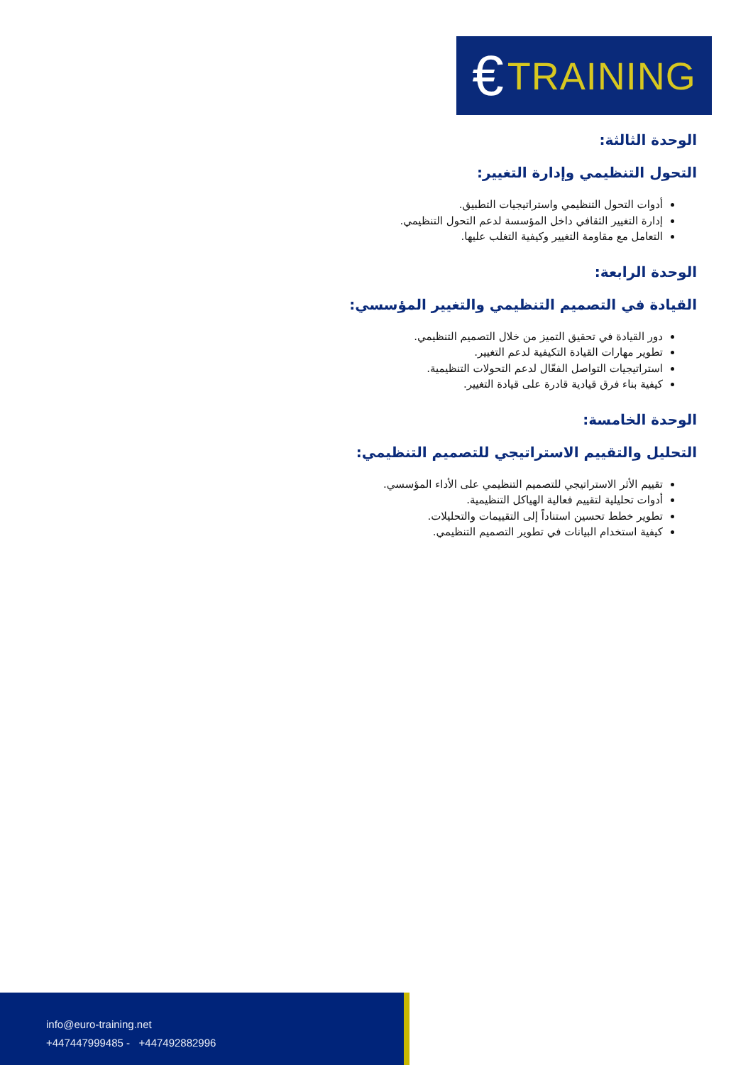€ TRAINING
الوحدة الثالثة:
التحول التنظيمي وإدارة التغيير:
أدوات التحول التنظيمي واستراتيجيات التطبيق.
إدارة التغيير الثقافي داخل المؤسسة لدعم التحول التنظيمي.
التعامل مع مقاومة التغيير وكيفية التغلب عليها.
الوحدة الرابعة:
القيادة في التصميم التنظيمي والتغيير المؤسسي:
دور القيادة في تحقيق التميز من خلال التصميم التنظيمي.
تطوير مهارات القيادة التكيفية لدعم التغيير.
استراتيجيات التواصل الفعّال لدعم التحولات التنظيمية.
كيفية بناء فرق قيادية قادرة على قيادة التغيير.
الوحدة الخامسة:
التحليل والتقييم الاستراتيجي للتصميم التنظيمي:
تقييم الأثر الاستراتيجي للتصميم التنظيمي على الأداء المؤسسي.
أدوات تحليلية لتقييم فعالية الهياكل التنظيمية.
تطوير خطط تحسين استناداً إلى التقييمات والتحليلات.
كيفية استخدام البيانات في تطوير التصميم التنظيمي.
info@euro-training.net
+447447999485 - +447492882996